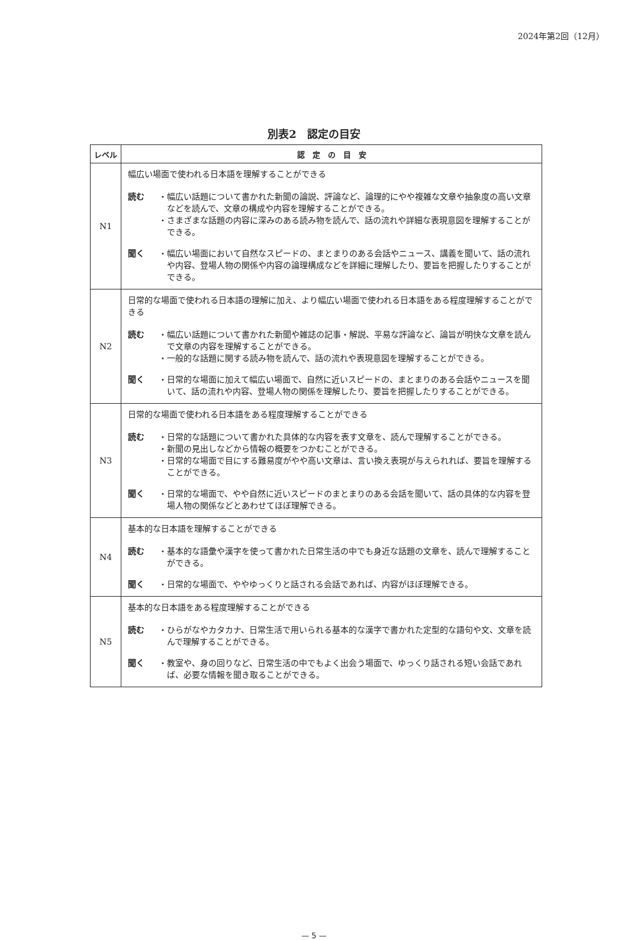2024年第2回（12月）
別表2　認定の目安
| レベル | 認 定 の 目 安 |
| --- | --- |
| N1 | 幅広い場面で使われる日本語を理解することができる 読む ・ 幅広い話題について書かれた新聞の論説、評論など、論理的にやや複雑な文章や抽象度の高い文章などを読んで、文章の構成や内容を理解することができる。 ・ さまざまな話題の内容に深みのある読み物を読んで、話の流れや詳細な表現意図を理解することができる。 聞く ・ 幅広い場面において自然なスピードの、まとまりのある会話やニュース、講義を聞いて、話の流れや内容、登場人物の関係や内容の論理構成などを詳細に理解したり、要旨を把握したりすることができる。 |
| N2 | 日常的な場面で使われる日本語の理解に加え、より幅広い場面で使われる日本語をある程度理解することができる 読む ・ 幅広い話題について書かれた新聞や雑誌の記事・解説、平易な評論など、論旨が明快な文章を読んで文章の内容を理解することができる。 ・ 一般的な話題に関する読み物を読んで、話の流れや表現意図を理解することができる。 聞く ・ 日常的な場面に加えて幅広い場面で、自然に近いスピードの、まとまりのある会話やニュースを聞いて、話の流れや内容、登場人物の関係を理解したり、要旨を把握したりすることができる。 |
| N3 | 日常的な場面で使われる日本語をある程度理解することができる 読む ・ 日常的な話題について書かれた具体的な内容を表す文章を、読んで理解することができる。 ・ 新聞の見出しなどから情報の概要をつかむことができる。 ・ 日常的な場面で目にする難易度がやや高い文章は、言い換え表現が与えられれば、要旨を理解することができる。 聞く ・ 日常的な場面で、やや自然に近いスピードのまとまりのある会話を聞いて、話の具体的な内容を登場人物の関係などとあわせてほぼ理解できる。 |
| N4 | 基本的な日本語を理解することができる 読む ・ 基本的な語彙や漢字を使って書かれた日常生活の中でも身近な話題の文章を、読んで理解することができる。 聞く ・ 日常的な場面で、ややゆっくりと話される会話であれば、内容がほぼ理解できる。 |
| N5 | 基本的な日本語をある程度理解することができる 読む ・ ひらがなやカタカナ、日常生活で用いられる基本的な漢字で書かれた定型的な語句や文、文章を読んで理解することができる。 聞く ・ 教室や、身の回りなど、日常生活の中でもよく出会う場面で、ゆっくり話される短い会話であれば、必要な情報を聞き取ることができる。 |
— 5 —